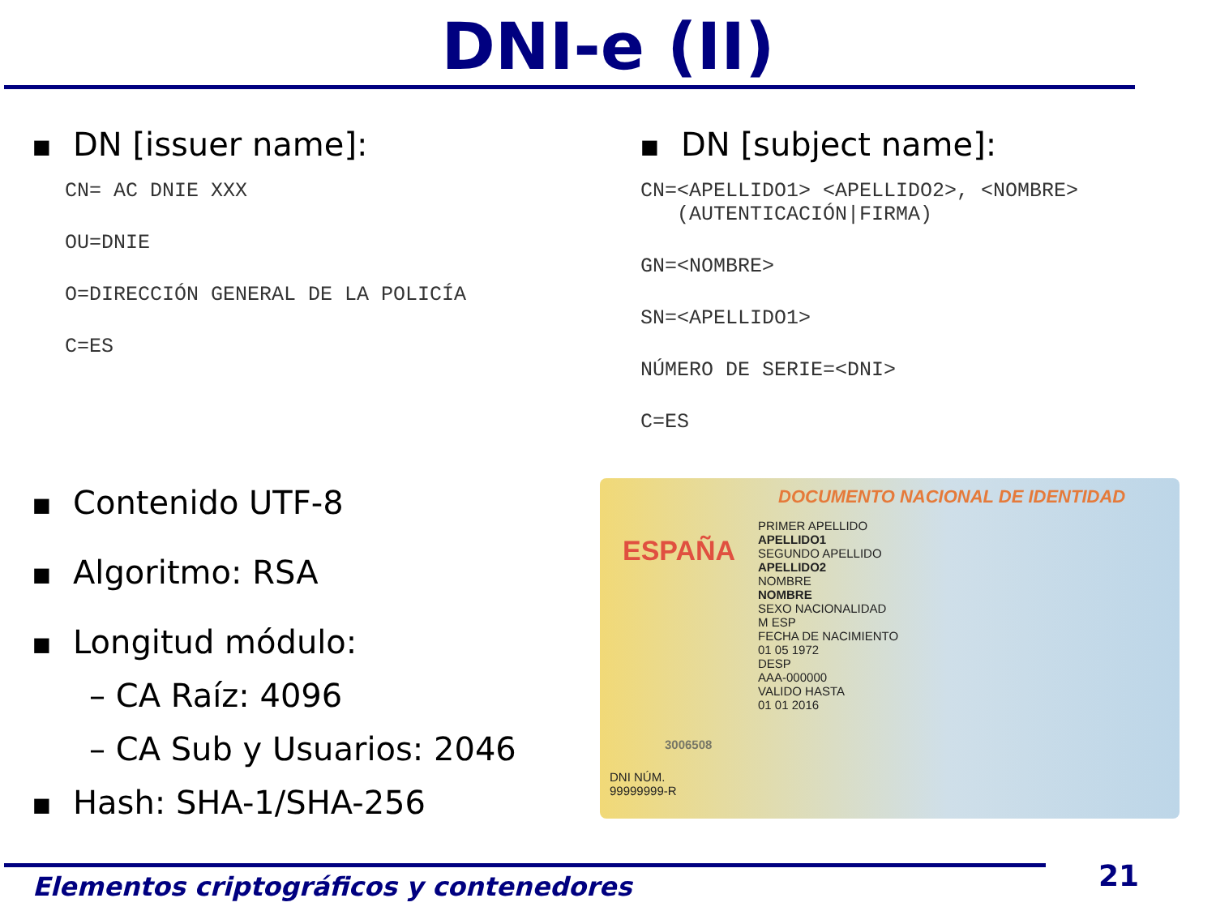DNI-e (II)
■ DN [issuer name]:
CN= AC DNIE XXX
OU=DNIE
O=DIRECCIÓN GENERAL DE LA POLICÍA
C=ES
■ Contenido UTF-8
■ Algoritmo: RSA
■ Longitud módulo:
– CA Raíz: 4096
– CA Sub y Usuarios: 2046
■ Hash: SHA-1/SHA-256
■ DN [subject name]:
CN=<APELLIDO1> <APELLIDO2>, <NOMBRE>
(AUTENTICACIÓN|FIRMA)
GN=<NOMBRE>
SN=<APELLIDO1>
NÚMERO DE SERIE=<DNI>
C=ES
DOCUMENTO NACIONAL DE IDENTIDAD
ESPAÑA
PRIMER APELLIDO
APELLIDO1
SEGUNDO APELLIDO
APELLIDO2
NOMBRE
NOMBRE
SEXO NACIONALIDAD
M ESP
FECHA DE NACIMIENTO
01 05 1972
DESP
AAA-000000
VALIDO HASTA
01 01 2016
3006508
DNI NÚM.
99999999-R
Elementos criptográficos y contenedores
21